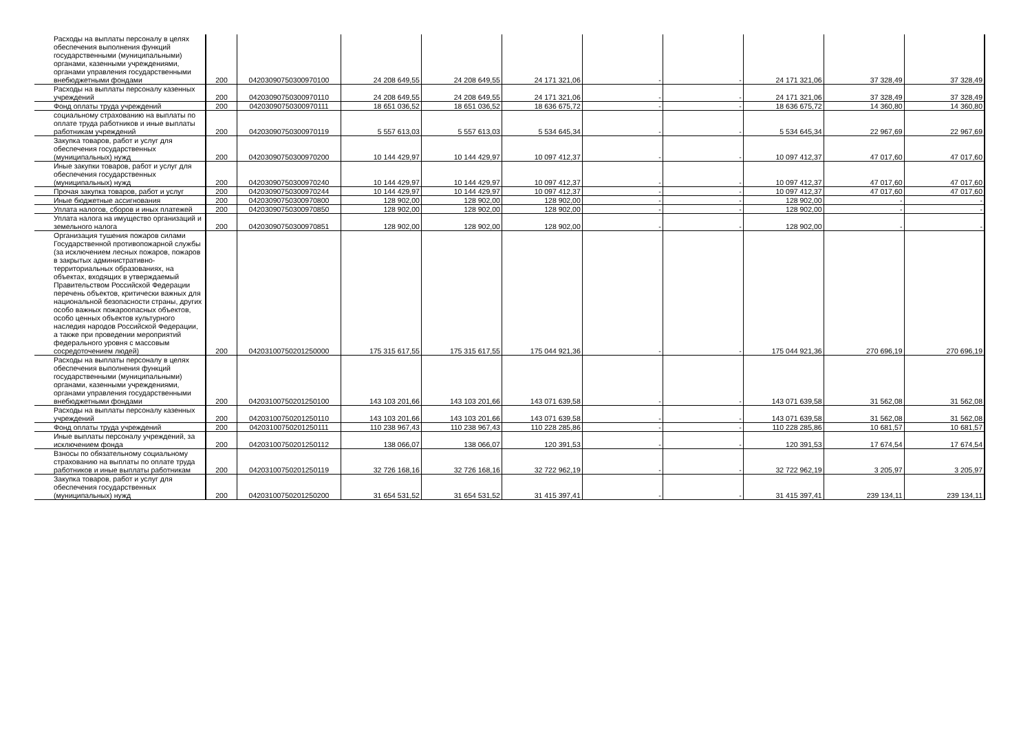| Расходы на выплаты персоналу в целях обеспечения выполнения функций государственными (муниципальными) органами, казенными учреждениями, органами управления государственными внебюджетными фондами | 200 | 04203090750300970100 | 24 208 649,55 | 24 208 649,55 | 24 171 321,06 | - | - | 24 171 321,06 | 37 328,49 | 37 328,49 |
| Расходы на выплаты персоналу казенных учреждений | 200 | 04203090750300970110 | 24 208 649,55 | 24 208 649,55 | 24 171 321,06 | - | - | 24 171 321,06 | 37 328,49 | 37 328,49 |
| Фонд оплаты труда учреждений | 200 | 04203090750300970111 | 18 651 036,52 | 18 651 036,52 | 18 636 675,72 | - | - | 18 636 675,72 | 14 360,80 | 14 360,80 |
| социальному страхованию на выплаты по оплате труда работников и иные выплаты работникам учреждений | 200 | 04203090750300970119 | 5 557 613,03 | 5 557 613,03 | 5 534 645,34 | - | - | 5 534 645,34 | 22 967,69 | 22 967,69 |
| Закупка товаров, работ и услуг для обеспечения государственных (муниципальных) нужд | 200 | 04203090750300970200 | 10 144 429,97 | 10 144 429,97 | 10 097 412,37 | - | - | 10 097 412,37 | 47 017,60 | 47 017,60 |
| Иные закупки товаров, работ и услуг для обеспечения государственных (муниципальных) нужд | 200 | 04203090750300970240 | 10 144 429,97 | 10 144 429,97 | 10 097 412,37 | - | - | 10 097 412,37 | 47 017,60 | 47 017,60 |
| Прочая закупка товаров, работ и услуг | 200 | 04203090750300970244 | 10 144 429,97 | 10 144 429,97 | 10 097 412,37 | - | - | 10 097 412,37 | 47 017,60 | 47 017,60 |
| Иные бюджетные ассигнования | 200 | 04203090750300970800 | 128 902,00 | 128 902,00 | 128 902,00 | - | - | 128 902,00 | - | - |
| Уплата налогов, сборов и иных платежей | 200 | 04203090750300970850 | 128 902,00 | 128 902,00 | 128 902,00 | - | - | 128 902,00 | - | - |
| Уплата налога на имущество организаций и земельного налога | 200 | 04203090750300970851 | 128 902,00 | 128 902,00 | 128 902,00 | - | - | 128 902,00 | - | - |
| Организация тушения пожаров силами Государственной противопожарной службы (за исключением лесных пожаров, пожаров в закрытых административно-территориальных образованиях, на объектах, входящих в утверждаемый Правительством Российской Федерации перечень объектов, критически важных для национальной безопасности страны, других особо важных пожароопасных объектов, особо ценных объектов культурного наследия народов Российской Федерации, а также при проведении мероприятий федерального уровня с массовым сосредоточением людей) | 200 | 04203100750201250000 | 175 315 617,55 | 175 315 617,55 | 175 044 921,36 | - | - | 175 044 921,36 | 270 696,19 | 270 696,19 |
| Расходы на выплаты персоналу в целях обеспечения выполнения функций государственными (муниципальными) органами, казенными учреждениями, органами управления государственными внебюджетными фондами | 200 | 04203100750201250100 | 143 103 201,66 | 143 103 201,66 | 143 071 639,58 | - | - | 143 071 639,58 | 31 562,08 | 31 562,08 |
| Расходы на выплаты персоналу казенных учреждений | 200 | 04203100750201250110 | 143 103 201,66 | 143 103 201,66 | 143 071 639,58 | - | - | 143 071 639,58 | 31 562,08 | 31 562,08 |
| Фонд оплаты труда учреждений | 200 | 04203100750201250111 | 110 238 967,43 | 110 238 967,43 | 110 228 285,86 | - | - | 110 228 285,86 | 10 681,57 | 10 681,57 |
| Иные выплаты персоналу учреждений, за исключением фонда | 200 | 04203100750201250112 | 138 066,07 | 138 066,07 | 120 391,53 | - | - | 120 391,53 | 17 674,54 | 17 674,54 |
| Взносы по обязательному социальному страхованию на выплаты по оплате труда работников и иные выплаты работникам | 200 | 04203100750201250119 | 32 726 168,16 | 32 726 168,16 | 32 722 962,19 | - | - | 32 722 962,19 | 3 205,97 | 3 205,97 |
| Закупка товаров, работ и услуг для обеспечения государственных (муниципальных) нужд | 200 | 04203100750201250200 | 31 654 531,52 | 31 654 531,52 | 31 415 397,41 | - | - | 31 415 397,41 | 239 134,11 | 239 134,11 |